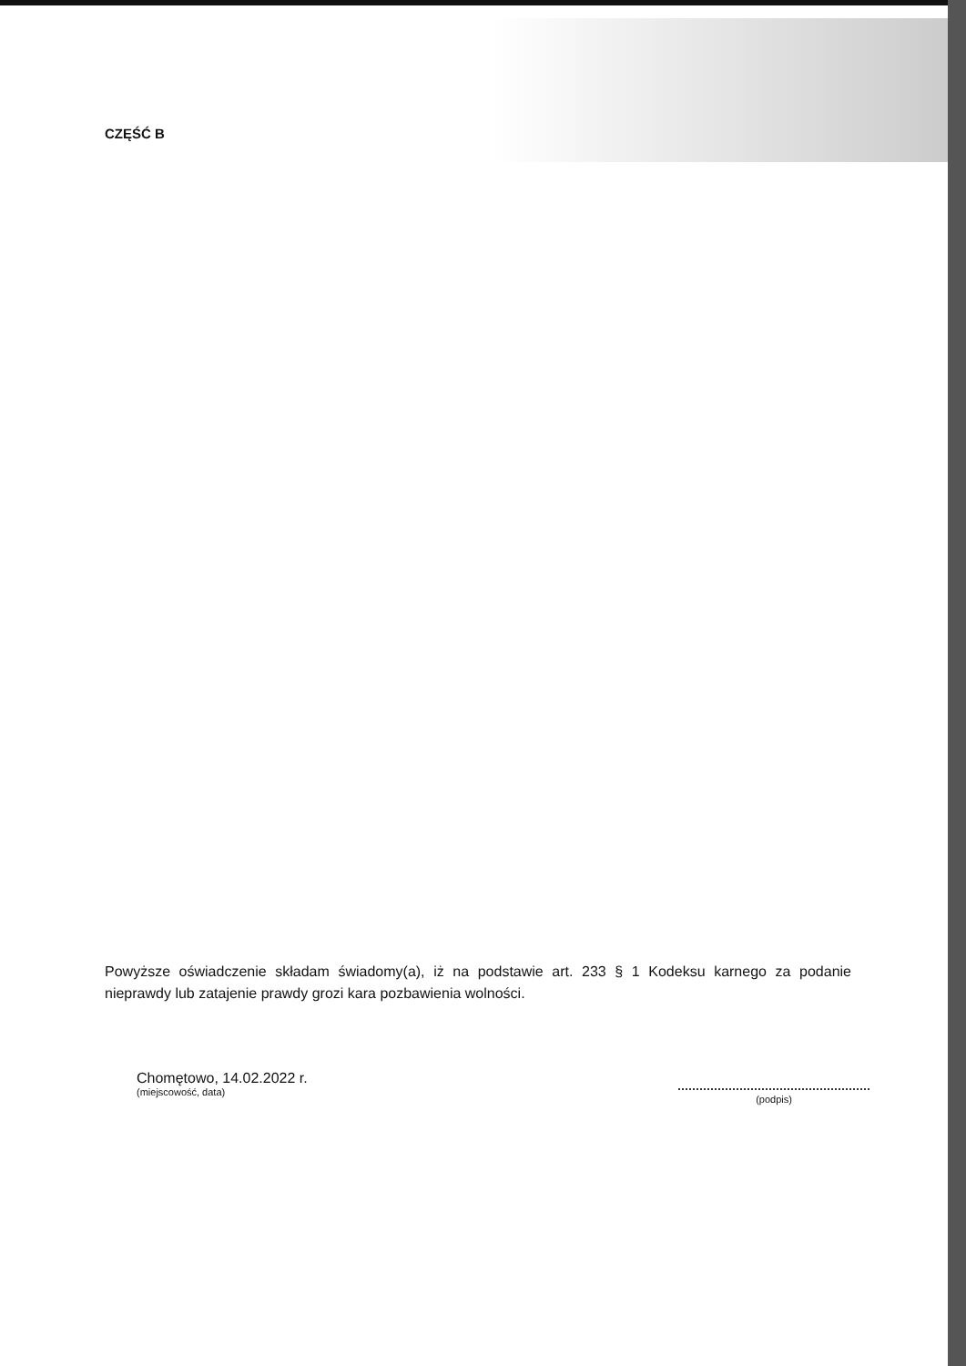CZĘŚĆ B
Powyższe oświadczenie składam świadomy(a), iż na podstawie art. 233 § 1 Kodeksu karnego za podanie nieprawdy lub zatajenie prawdy grozi kara pozbawienia wolności.
Chomętowo, 14.02.2022 r.
(miejscowość, data)
(podpis)